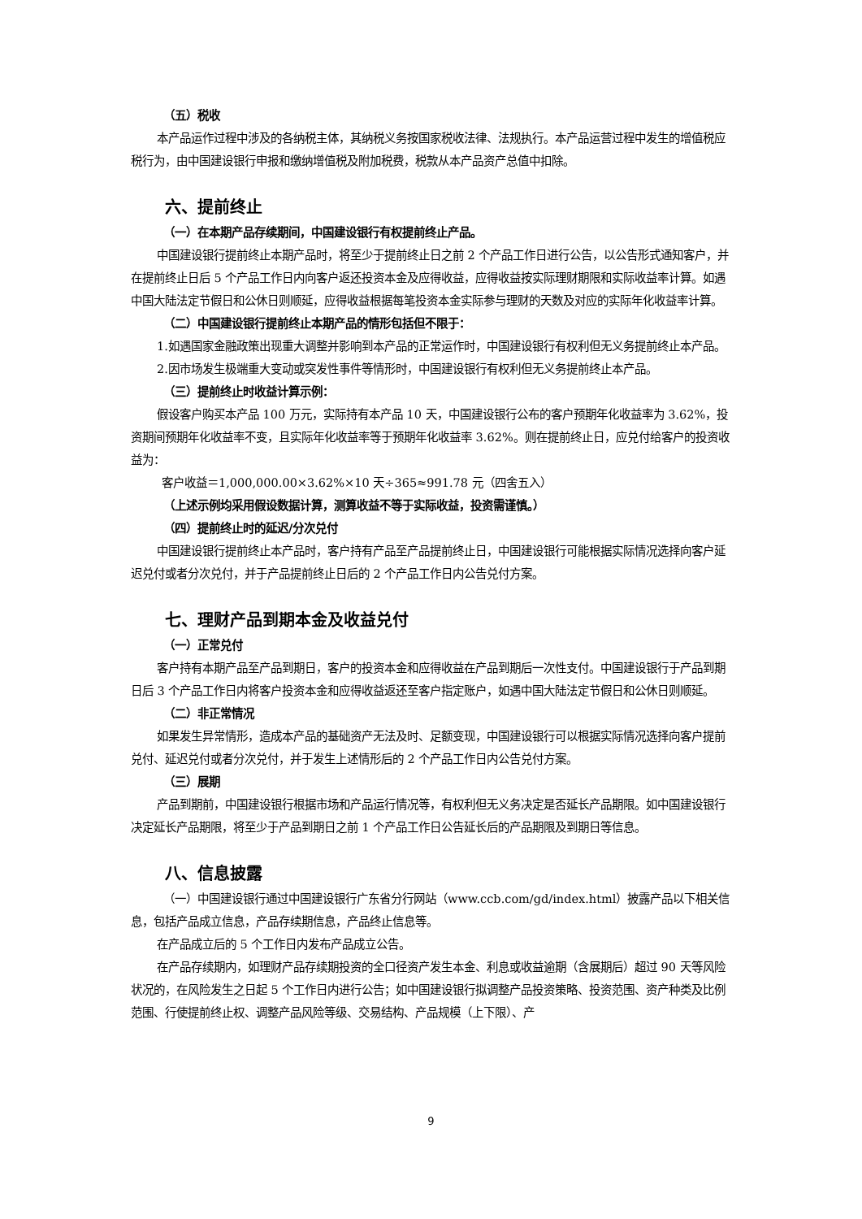（五）税收
本产品运作过程中涉及的各纳税主体，其纳税义务按国家税收法律、法规执行。本产品运营过程中发生的增值税应税行为，由中国建设银行申报和缴纳增值税及附加税费，税款从本产品资产总值中扣除。
六、提前终止
（一）在本期产品存续期间，中国建设银行有权提前终止产品。
中国建设银行提前终止本期产品时，将至少于提前终止日之前 2 个产品工作日进行公告，以公告形式通知客户，并在提前终止日后 5 个产品工作日内向客户返还投资本金及应得收益，应得收益按实际理财期限和实际收益率计算。如遇中国大陆法定节假日和公休日则顺延，应得收益根据每笔投资本金实际参与理财的天数及对应的实际年化收益率计算。
（二）中国建设银行提前终止本期产品的情形包括但不限于：
1.如遇国家金融政策出现重大调整并影响到本产品的正常运作时，中国建设银行有权利但无义务提前终止本产品。
2.因市场发生极端重大变动或突发性事件等情形时，中国建设银行有权利但无义务提前终止本产品。
（三）提前终止时收益计算示例：
假设客户购买本产品 100 万元，实际持有本产品 10 天，中国建设银行公布的客户预期年化收益率为 3.62%，投资期间预期年化收益率不变，且实际年化收益率等于预期年化收益率 3.62%。则在提前终止日，应兑付给客户的投资收益为：
客户收益＝1,000,000.00×3.62%×10 天÷365≈991.78 元（四舍五入）
（上述示例均采用假设数据计算，测算收益不等于实际收益，投资需谨慎。）
（四）提前终止时的延迟/分次兑付
中国建设银行提前终止本产品时，客户持有产品至产品提前终止日，中国建设银行可能根据实际情况选择向客户延迟兑付或者分次兑付，并于产品提前终止日后的 2 个产品工作日内公告兑付方案。
七、理财产品到期本金及收益兑付
（一）正常兑付
客户持有本期产品至产品到期日，客户的投资本金和应得收益在产品到期后一次性支付。中国建设银行于产品到期日后 3 个产品工作日内将客户投资本金和应得收益返还至客户指定账户，如遇中国大陆法定节假日和公休日则顺延。
（二）非正常情况
如果发生异常情形，造成本产品的基础资产无法及时、足额变现，中国建设银行可以根据实际情况选择向客户提前兑付、延迟兑付或者分次兑付，并于发生上述情形后的 2 个产品工作日内公告兑付方案。
（三）展期
产品到期前，中国建设银行根据市场和产品运行情况等，有权利但无义务决定是否延长产品期限。如中国建设银行决定延长产品期限，将至少于产品到期日之前 1 个产品工作日公告延长后的产品期限及到期日等信息。
八、信息披露
（一）中国建设银行通过中国建设银行广东省分行网站（www.ccb.com/gd/index.html）披露产品以下相关信息，包括产品成立信息，产品存续期信息，产品终止信息等。
在产品成立后的 5 个工作日内发布产品成立公告。
在产品存续期内，如理财产品存续期投资的全口径资产发生本金、利息或收益逾期（含展期后）超过 90 天等风险状况的，在风险发生之日起 5 个工作日内进行公告；如中国建设银行拟调整产品投资策略、投资范围、资产种类及比例范围、行使提前终止权、调整产品风险等级、交易结构、产品规模（上下限）、产
9